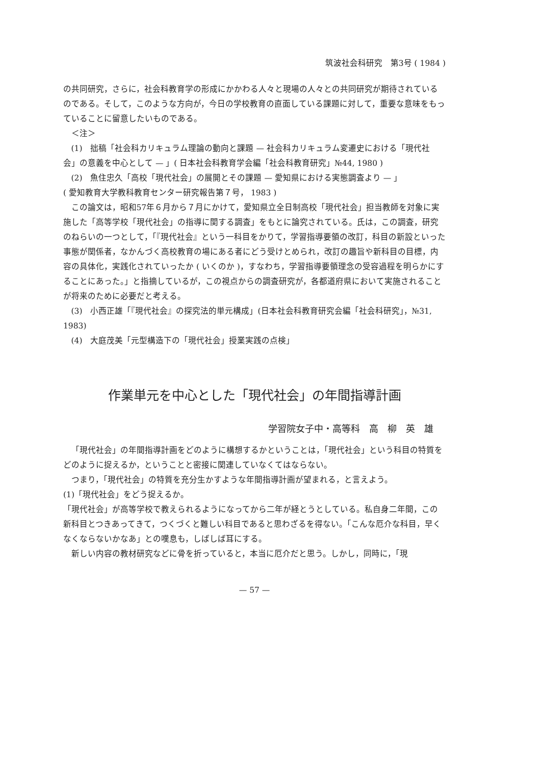筑波社会科研究　第3号 ( 1984 )
の共同研究，さらに，社会科教育学の形成にかかわる人々と現場の人々との共同研究が期待されているのである。そして，このような方向が，今日の学校教育の直面している課題に対して，重要な意味をもっていることに留意したいものである。
＜注＞
(1)　拙稿「社会科カリキュラム理論の動向と課題 — 社会科カリキュラム変遷史における「現代社会」の意義を中心として — 」( 日本社会科教育学会編「社会科教育研究」№44, 1980 )
(2)　魚住忠久「高校「現代社会」の展開とその課題 — 愛知県における実態調査より — 」
( 愛知教育大学教科教育センター研究報告第７号， 1983 )
この論文は，昭和57年６月から７月にかけて，愛知県立全日制高校「現代社会」担当教師を対象に実施した「高等学校「現代社会」の指導に関する調査」をもとに論究されている。氏は，この調査，研究のねらいの一つとして，「『現代社会』という一科目をかりて，学習指導要領の改訂，科目の新設といった事態が関係者，なかんづく高校教育の場にある者にどう受けとめられ，改訂の趣旨や新科目の目標，内容の具体化，実践化されていったか ( いくのか )，すなわち，学習指導要領理念の受容過程を明らかにすることにあった。」と指摘しているが，この視点からの調査研究が，各都道府県において実施されることが将来のために必要だと考える。
(3)　小西正雄「『現代社会』の探究法的単元構成」(日本社会科教育研究会編「社会科研究」，№31, 1983)
(4)　大庭茂美「元型構造下の「現代社会」授業実践の点検」
作業単元を中心とした「現代社会」の年間指導計画
学習院女子中・高等科　高　柳　英　雄
「現代社会」の年間指導計画をどのように構想するかということは，「現代社会」という科目の特質をどのように捉えるか，ということと密接に関連していなくてはならない。
つまり，「現代社会」の特質を充分生かすような年間指導計画が望まれる，と言えよう。
(1)「現代社会」をどう捉えるか。
「現代社会」が高等学校で教えられるようになってから二年が経とうとしている。私自身二年間，この新科目とつきあってきて，つくづくと難しい科目であると思わざるを得ない。「こんな厄介な科目，早くなくならないかなあ」との嘆息も，しばしば耳にする。
新しい内容の教材研究などに骨を折っていると，本当に厄介だと思う。しかし，同時に，「現
— 57 —